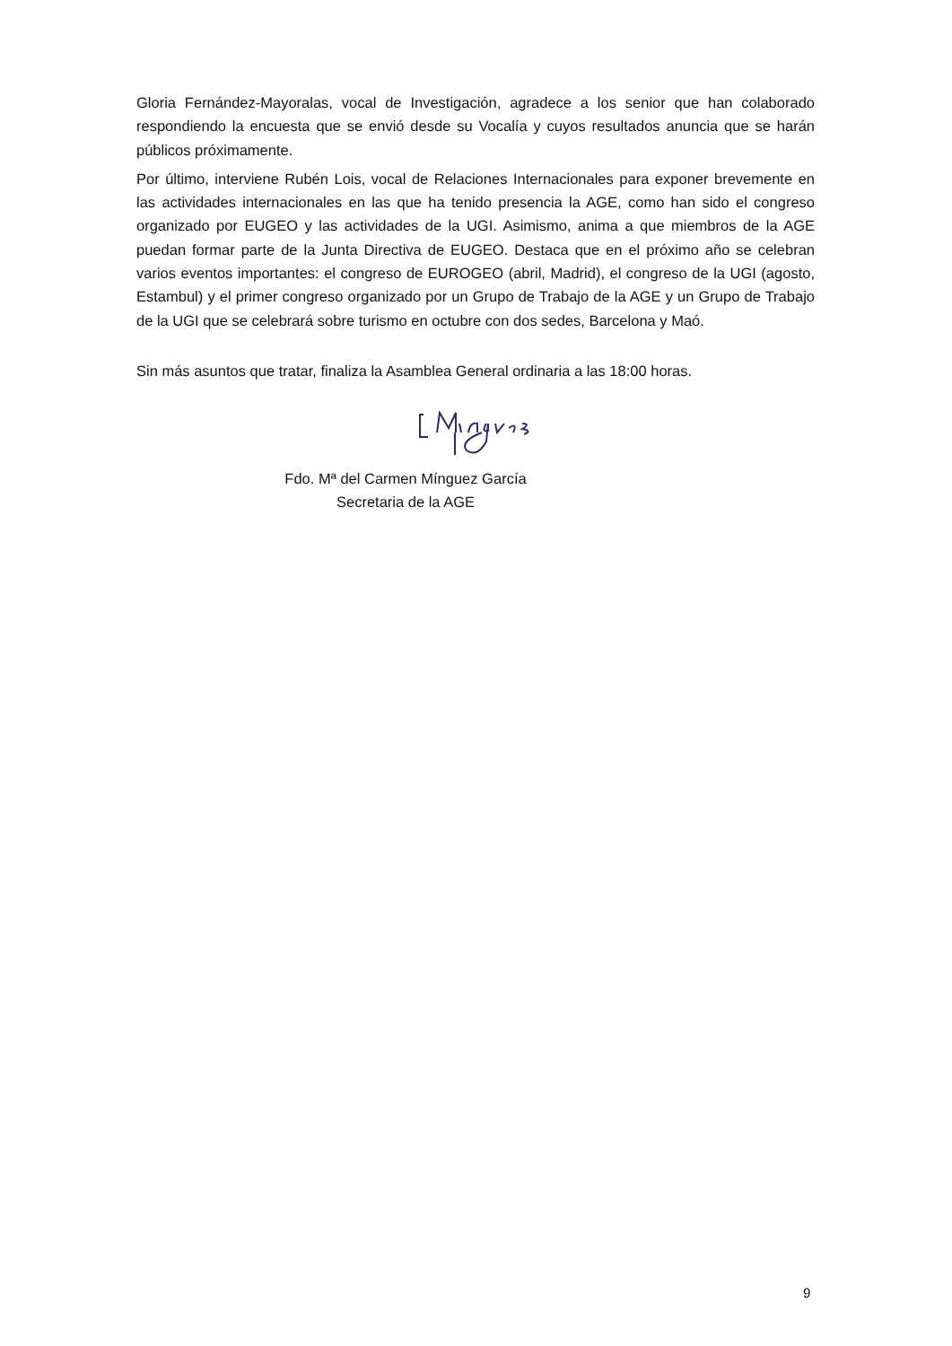Gloria Fernández-Mayoralas, vocal de Investigación, agradece a los senior que han colaborado respondiendo la encuesta que se envió desde su Vocalía y cuyos resultados anuncia que se harán públicos próximamente.
Por último, interviene Rubén Lois, vocal de Relaciones Internacionales para exponer brevemente en las actividades internacionales en las que ha tenido presencia la AGE, como han sido el congreso organizado por EUGEO y las actividades de la UGI. Asimismo, anima a que miembros de la AGE puedan formar parte de la Junta Directiva de EUGEO. Destaca que en el próximo año se celebran varios eventos importantes: el congreso de EUROGEO (abril, Madrid), el congreso de la UGI (agosto, Estambul) y el primer congreso organizado por un Grupo de Trabajo de la AGE y un Grupo de Trabajo de la UGI que se celebrará sobre turismo en octubre con dos sedes, Barcelona y Maó.
Sin más asuntos que tratar, finaliza la Asamblea General ordinaria a las 18:00 horas.
Fdo. Mª del Carmen Mínguez García
Secretaria de la AGE
9